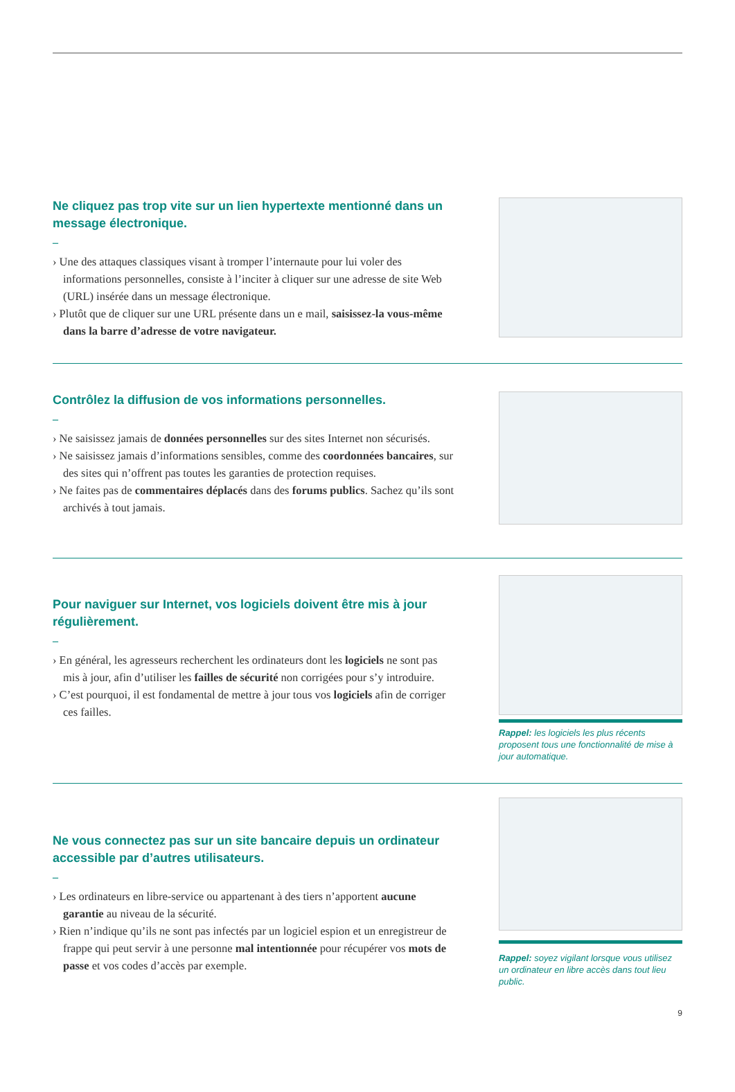Ne cliquez pas trop vite sur un lien hypertexte mentionné dans un message électronique.
–
› Une des attaques classiques visant à tromper l’internaute pour lui voler des informations personnelles, consiste à l’inciter à cliquer sur une adresse de site Web (URL) insérée dans un message électronique.
› Plutôt que de cliquer sur une URL présente dans un e mail, saisissez-la vous-même dans la barre d’adresse de votre navigateur.
Contrôlez la diffusion de vos informations personnelles.
–
› Ne saisissez jamais de données personnelles sur des sites Internet non sécurisés.
› Ne saisissez jamais d’informations sensibles, comme des coordonnées bancaires, sur des sites qui n’offrent pas toutes les garanties de protection requises.
› Ne faites pas de commentaires déplacés dans des forums publics. Sachez qu’ils sont archivés à tout jamais.
Pour naviguer sur Internet, vos logiciels doivent être mis à jour régulièrement.
–
› En général, les agresseurs recherchent les ordinateurs dont les logiciels ne sont pas mis à jour, afin d’utiliser les failles de sécurité non corrigées pour s’y introduire.
› C’est pourquoi, il est fondamental de mettre à jour tous vos logiciels afin de corriger ces failles.
Rappel: les logiciels les plus récents proposent tous une fonctionnalité de mise à jour automatique.
Ne vous connectez pas sur un site bancaire depuis un ordinateur accessible par d’autres utilisateurs.
–
› Les ordinateurs en libre-service ou appartenant à des tiers n’apportent aucune garantie au niveau de la sécurité.
› Rien n’indique qu’ils ne sont pas infectés par un logiciel espion et un enregistreur de frappe qui peut servir à une personne mal intentionnée pour récupérer vos mots de passe et vos codes d’accès par exemple.
Rappel: soyez vigilant lorsque vous utilisez un ordinateur en libre accès dans tout lieu public.
9